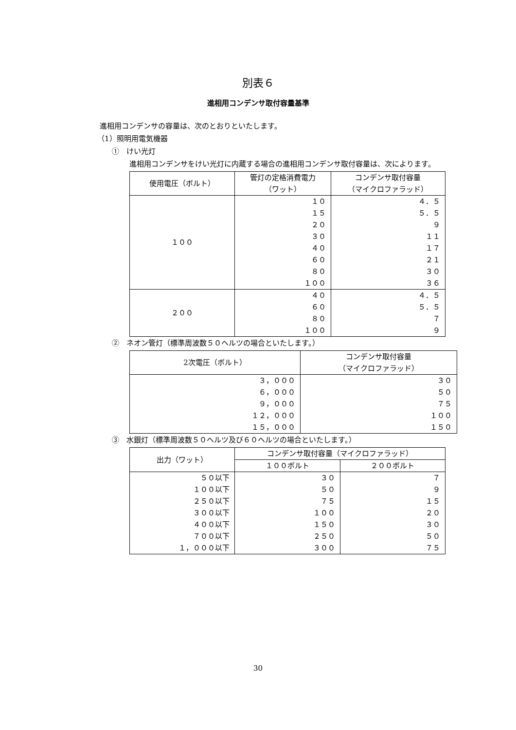別表６
進相用コンデンサ取付容量基準
進相用コンデンサの容量は、次のとおりといたします。
（1）照明用電気機器
①　けい光灯
進相用コンデンサをけい光灯に内蔵する場合の進相用コンデンサ取付容量は、次によります。
| 使用電圧（ボルト） | 管灯の定格消費電力 （ワット） | コンデンサ取付容量 （マイクロファラッド） |
| --- | --- | --- |
| １００ | １０ １５ ２０ ３０ ４０ ６０ ８０ １００ | ４．５ ５．５ ９ １１ １７ ２１ ３０ ３６ |
| ２００ | ４０ ６０ ８０ １００ | ４．５ ５．５ ７ ９ |
②　ネオン管灯（標準周波数５０ヘルツの場合といたします。）
| 2次電圧（ボルト） | コンデンサ取付容量 （マイクロファラッド） |
| --- | --- |
| ３，０００ ６，０００ ９，０００ １２，０００ １５，０００ | ３０ ５０ ７５ １００ １５０ |
③　水銀灯（標準周波数５０ヘルツ及び６０ヘルツの場合といたします。）
| 出力（ワット） | コンデンサ取付容量（マイクロファラッド） | |
| --- | --- | --- |
| | １００ボルト | ２００ボルト |
| ５０以下 １００以下 ２５０以下 ３００以下 ４００以下 ７００以下 １，０００以下 | ３０ ５０ ７５ １００ １５０ ２５０ ３００ | ７ ９ １５ ２０ ３０ ５０ ７５ |
30